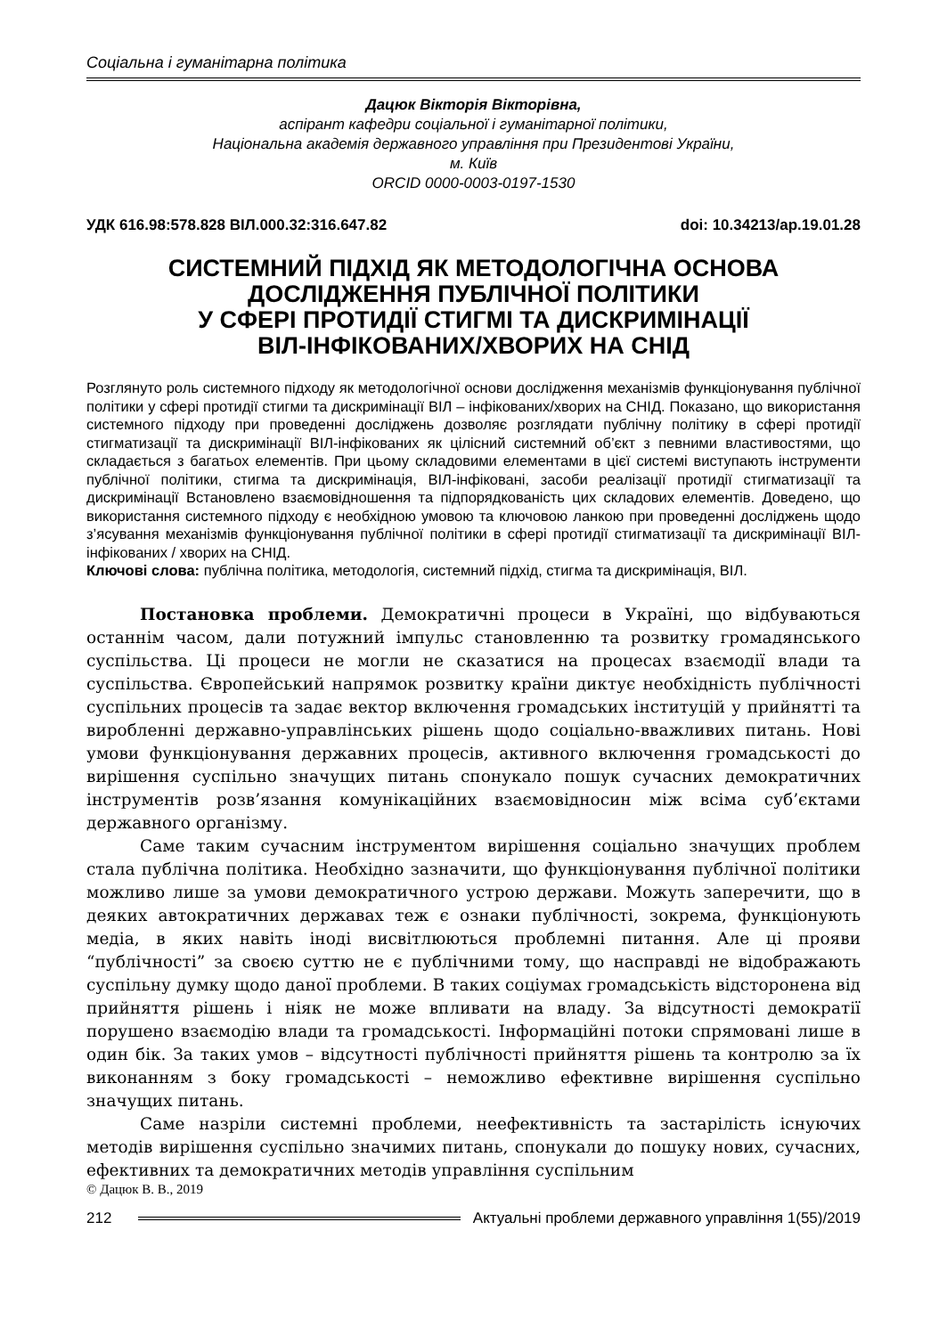Соціальна і гуманітарна політика
Дацюк Вікторія Вікторівна,
аспірант кафедри соціальної і гуманітарної політики,
Національна академія державного управління при Президентові України,
м. Київ
ORCID 0000-0003-0197-1530
УДК 616.98:578.828 ВІЛ.000.32:316.647.82 doi: 10.34213/ap.19.01.28
СИСТЕМНИЙ ПІДХІД ЯК МЕТОДОЛОГІЧНА ОСНОВА ДОСЛІДЖЕННЯ ПУБЛІЧНОЇ ПОЛІТИКИ
У СФЕРІ ПРОТИДІЇ СТИГМІ ТА ДИСКРИМІНАЦІЇ
ВІЛ-ІНФІКОВАНИХ/ХВОРИХ НА СНІД
Розглянуто роль системного підходу як методологічної основи дослідження механізмів функціонування публічної політики у сфері протидії стигми та дискримінації ВІЛ – інфікованих/хворих на СНІД. Показано, що використання системного підходу при проведенні досліджень дозволяє розглядати публічну політику в сфері протидії стигматизації та дискримінації ВІЛ-інфікованих як цілісний системний об’єкт з певними властивостями, що складається з багатьох елементів. При цьому складовими елементами в цієї системі виступають інструменти публічної політики, стигма та дискримінація, ВІЛ-інфіковані, засоби реалізації протидії стигматизації та дискримінації Встановлено взаємовідношення та підпорядкованість цих складових елементів. Доведено, що використання системного підходу є необхідною умовою та ключовою ланкою при проведенні досліджень щодо з’ясування механізмів функціонування публічної політики в сфері протидії стигматизації та дискримінації ВІЛ-інфікованих / хворих на СНІД.
Ключові слова: публічна політика, методологія, системний підхід, стигма та дискримінація, ВІЛ.
Постановка проблеми. Демократичні процеси в Україні, що відбуваються останнім часом, дали потужний імпульс становленню та розвитку громадянського суспільства. Ці процеси не могли не сказатися на процесах взаємодії влади та суспільства. Європейський напрямок розвитку країни диктує необхідність публічності суспільних процесів та задає вектор включення громадських інституцій у прийнятті та виробленні державно-управлінських рішень щодо соціально-вважливих питань. Нові умови функціонування державних процесів, активного включення громадськості до вирішення суспільно значущих питань спонукало пошук сучасних демократичних інструментів розв’язання комунікаційних взаємовідносин між всіма суб’єктами державного організму.
Саме таким сучасним інструментом вирішення соціально значущих проблем стала публічна політика. Необхідно зазначити, що функціонування публічної політики можливо лише за умови демократичного устрою держави. Можуть заперечити, що в деяких автократичних державах теж є ознаки публічності, зокрема, функціонують медіа, в яких навіть іноді висвітлюються проблемні питання. Але ці прояви “публічності” за своєю суттю не є публічними тому, що насправді не відображають суспільну думку щодо даної проблеми. В таких соціумах громадськість відсторонена від прийняття рішень і ніяк не може впливати на владу. За відсутності демократії порушено взаємодію влади та громадськості. Інформаційні потоки спрямовані лише в один бік. За таких умов – відсутності публічності прийняття рішень та контролю за їх виконанням з боку громадськості – неможливо ефективне вирішення суспільно значущих питань.
Саме назріли системні проблеми, неефективність та застарілість існуючих методів вирішення суспільно значимих питань, спонукали до пошуку нових, сучасних, ефективних та демократичних методів управління суспільним
© Дацюк В. В., 2019
212 Актуальні проблеми державного управління 1(55)/2019